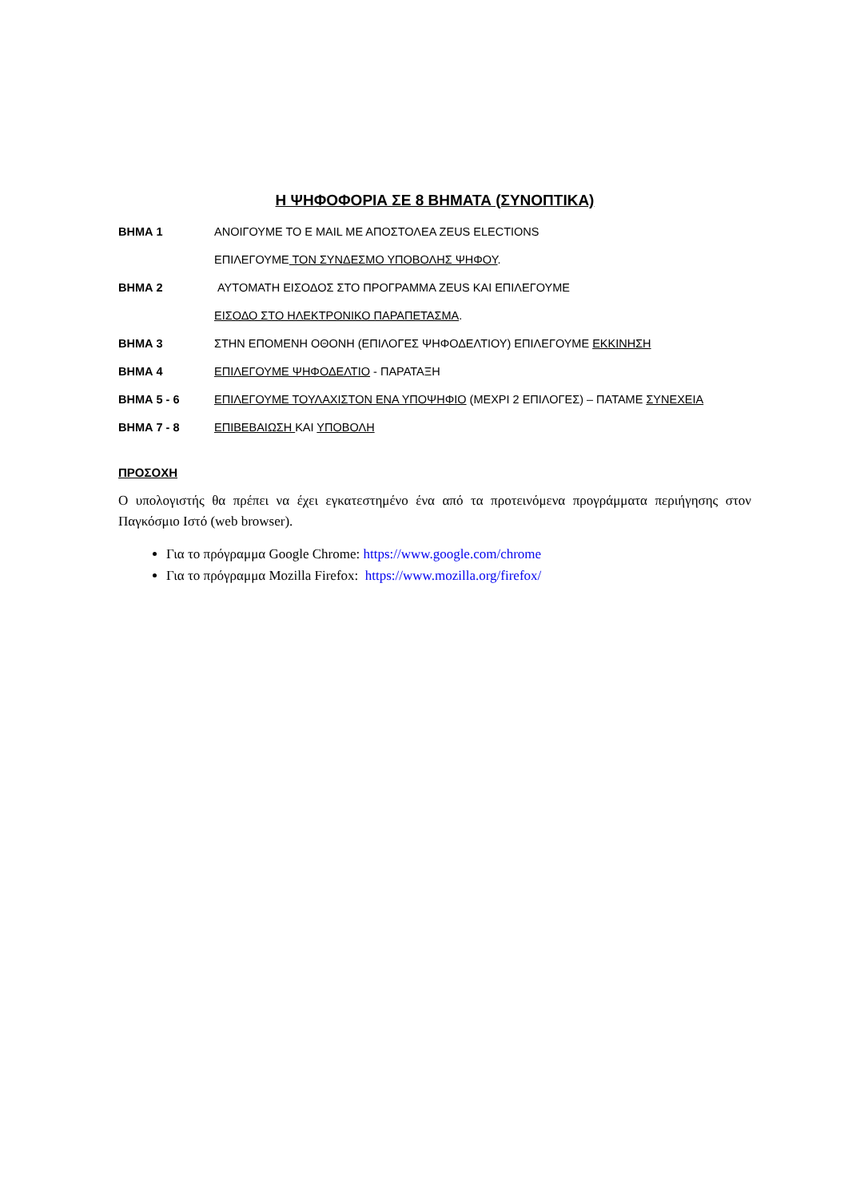Η ΨΗΦΟΦΟΡΙΑ ΣΕ 8 ΒΗΜΑΤΑ (ΣΥΝΟΠΤΙΚΑ)
ΒΗΜΑ 1 ΑΝΟΙΓΟΥΜΕ ΤΟ Ε MAIL ΜΕ ΑΠΟΣΤΟΛΕΑ ZEUS ELECTIONS
ΕΠΙΛΕΓΟΥΜΕ ΤΟΝ ΣΥΝΔΕΣΜΟ ΥΠΟΒΟΛΗΣ ΨΗΦΟΥ.
ΒΗΜΑ 2 ΑΥΤΟΜΑΤΗ ΕΙΣΟΔΟΣ ΣΤΟ ΠΡΟΓΡΑΜΜΑ ZEUS ΚΑΙ ΕΠΙΛΕΓΟΥΜΕ
ΕΙΣΟΔΟ ΣΤΟ ΗΛΕΚΤΡΟΝΙΚΟ ΠΑΡΑΠΕΤΑΣΜΑ.
ΒΗΜΑ 3 ΣΤΗΝ ΕΠΟΜΕΝΗ ΟΘΟΝΗ (ΕΠΙΛΟΓΕΣ ΨΗΦΟΔΕΛΤΙΟΥ) ΕΠΙΛΕΓΟΥΜΕ ΕΚΚΙΝΗΣΗ
ΒΗΜΑ 4 ΕΠΙΛΕΓΟΥΜΕ ΨΗΦΟΔΕΛΤΙΟ - ΠΑΡΑΤΑΞΗ
ΒΗΜΑ 5 - 6 ΕΠΙΛΕΓΟΥΜΕ ΤΟΥΛΑΧΙΣΤΟΝ ΕΝΑ ΥΠΟΨΗΦΙΟ (ΜΕΧΡΙ 2 ΕΠΙΛΟΓΕΣ) – ΠΑΤΑΜΕ ΣΥΝΕΧΕΙΑ
ΒΗΜΑ 7 - 8 ΕΠΙΒΕΒΑΙΩΣΗ ΚΑΙ ΥΠΟΒΟΛΗ
ΠΡΟΣΟΧΗ
Ο υπολογιστής θα πρέπει να έχει εγκατεστημένο ένα από τα προτεινόμενα προγράμματα περιήγησης στον Παγκόσμιο Ιστό (web browser).
Για το πρόγραμμα Google Chrome: https://www.google.com/chrome
Για το πρόγραμμα Mozilla Firefox: https://www.mozilla.org/firefox/